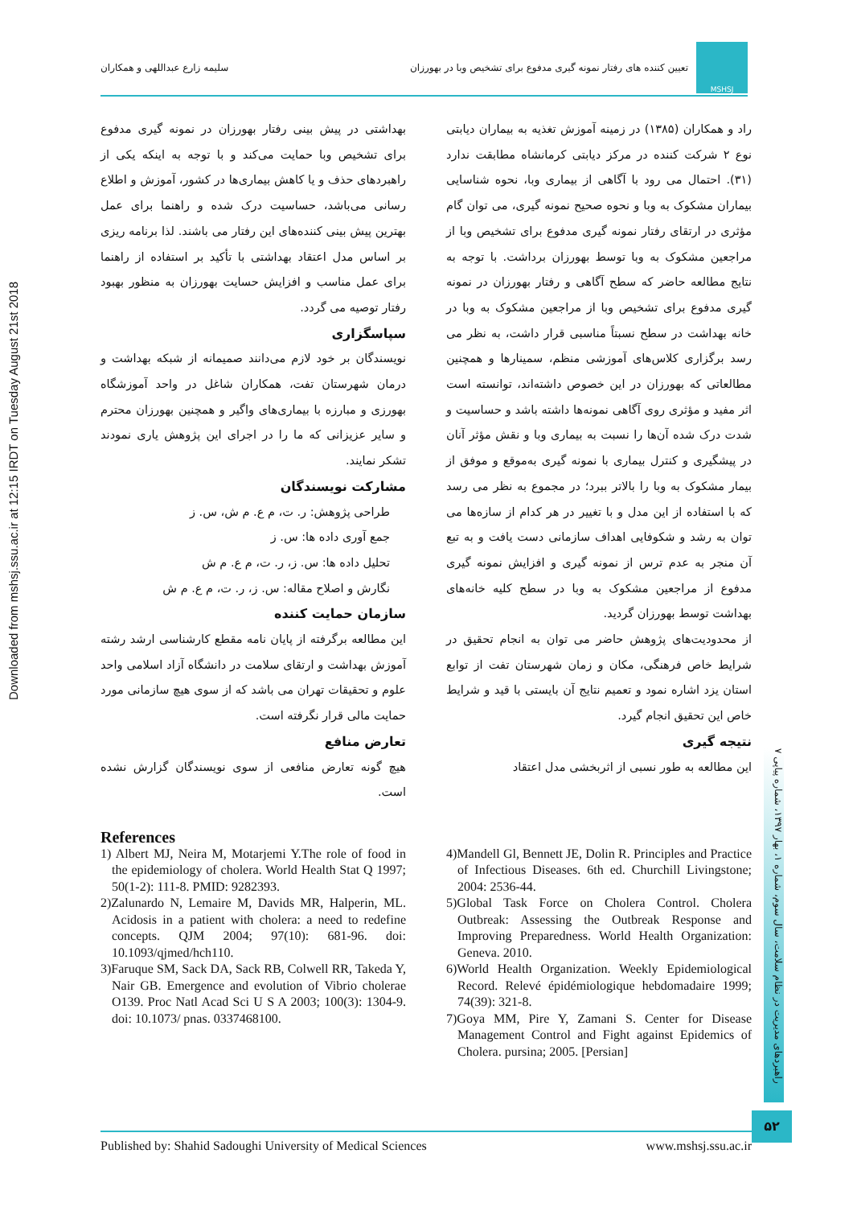Downloaded from mshsj.ssu.ac.ir at 12:15 IRDT on Tuesday August 21st 2018
MSHSJ
تعیین کننده های رفتار نمونه گیری مدفوع برای تشخیص وبا در بهورزان
سلیمه زارع عبداللهی و همکاران
راد و همکاران (۱۳۸۵) در زمینه آموزش تغذیه به بیماران دیابتی نوع ۲ شرکت کننده در مرکز دیابتی کرمانشاه مطابقت ندارد (۳۱). احتمال می رود با آگاهی از بیماری وبا، نحوه شناسایی بیماران مشکوک به وبا و نحوه صحیح نمونه گیری، می توان گام مؤثری در ارتقای رفتار نمونه گیری مدفوع برای تشخیص وبا از مراجعین مشکوک به وبا توسط بهورزان برداشت. با توجه به نتایج مطالعه حاضر که سطح آگاهی و رفتار بهورزان در نمونه گیری مدفوع برای تشخیص وبا از مراجعین مشکوک به وبا در خانه بهداشت در سطح نسبتاً مناسبی قرار داشت، به نظر می رسد برگزاری کلاس‌های آموزشی منظم، سمینارها و همچنین مطالعاتی که بهورزان در این خصوص داشته‌اند، توانسته است اثر مفید و مؤثری روی آگاهی نمونه‌ها داشته باشد و حساسیت و شدت درک شده آن‌ها را نسبت به بیماری وبا و نقش مؤثر آنان در پیشگیری و کنترل بیماری با نمونه گیری به‌موقع و موفق از بیمار مشکوک به وبا را بالاتر ببرد؛ در مجموع به نظر می رسد که با استفاده از این مدل و با تغییر در هر کدام از سازه‌ها می توان به رشد و شکوفایی اهداف سازمانی دست یافت و به تبع آن منجر به عدم ترس از نمونه گیری و افزایش نمونه گیری مدفوع از مراجعین مشکوک به وبا در سطح کلیه خانه‌های بهداشت توسط بهورزان گردید.
از محدودیت‌های پژوهش حاضر می توان به انجام تحقیق در شرایط خاص فرهنگی، مکان و زمان شهرستان تفت از توابع استان یزد اشاره نمود و تعمیم نتایج آن بایستی با قید و شرایط خاص این تحقیق انجام گیرد.
نتیجه گیری
این مطالعه به طور نسبی از اثربخشی مدل اعتقاد
بهداشتی در پیش بینی رفتار بهورزان در نمونه گیری مدفوع برای تشخیص وبا حمایت می‌کند و با توجه به اینکه یکی از راهبردهای حذف و یا کاهش بیماری‌ها در کشور، آموزش و اطلاع رسانی می‌باشد، حساسیت درک شده و راهنما برای عمل بهترین پیش بینی کننده‌های این رفتار می باشند. لذا برنامه ریزی بر اساس مدل اعتقاد بهداشتی با تأکید بر استفاده از راهنما برای عمل مناسب و افزایش حسایت بهورزان به منظور بهبود رفتار توصیه می گردد.
سپاسگزاری
نویسندگان بر خود لازم می‌دانند صمیمانه از شبکه بهداشت و درمان شهرستان تفت، همکاران شاغل در واحد آموزشگاه بهورزی و مبارزه با بیماری‌های واگیر و همچنین بهورزان محترم و سایر عزیزانی که ما را در اجرای این پژوهش یاری نمودند تشکر نمایند.
مشارکت نویسندگان
طراحی پژوهش: ر. ت، م ع. م ش، س. ز
جمع آوری داده ها: س. ز
تحلیل داده ها: س. ز، ر. ت، م ع. م ش
نگارش و اصلاح مقاله: س. ز، ر. ت، م ع. م ش
سازمان حمایت کننده
این مطالعه برگرفته از پایان نامه مقطع کارشناسی ارشد رشته آموزش بهداشت و ارتقای سلامت در دانشگاه آزاد اسلامی واحد علوم و تحقیقات تهران می باشد که از سوی هیچ سازمانی مورد حمایت مالی قرار نگرفته است.
تعارض منافع
هیچ گونه تعارض منافعی از سوی نویسندگان گزارش نشده است.
References
1) Albert MJ, Neira M, Motarjemi Y.The role of food in the epidemiology of cholera. World Health Stat Q 1997; 50(1-2): 111-8. PMID: 9282393.
2)Zalunardo N, Lemaire M, Davids MR, Halperin, ML. Acidosis in a patient with cholera: a need to redefine concepts. QJM 2004; 97(10): 681-96. doi: 10.1093/qjmed/hch110.
3)Faruque SM, Sack DA, Sack RB, Colwell RR, Takeda Y, Nair GB. Emergence and evolution of Vibrio cholerae O139. Proc Natl Acad Sci U S A 2003; 100(3): 1304-9. doi: 10.1073/ pnas. 0337468100.
4)Mandell Gl, Bennett JE, Dolin R. Principles and Practice of Infectious Diseases. 6th ed. Churchill Livingstone; 2004: 2536-44.
5)Global Task Force on Cholera Control. Cholera Outbreak: Assessing the Outbreak Response and Improving Preparedness. World Health Organization: Geneva. 2010.
6)World Health Organization. Weekly Epidemiological Record. Relevé épidémiologique hebdomadaire 1999; 74(39): 321-8.
7)Goya MM, Pire Y, Zamani S. Center for Disease Management Control and Fight against Epidemics of Cholera. pursina; 2005. [Persian]
راهبردهای مدیریت در نظام سلامت، سال سوم، شماره ۱، بهار ۱۳۹۷، شماره پیاپی ۷
۵۲
Published by: Shahid Sadoughi University of Medical Sciences www.mshsj.ssu.ac.ir